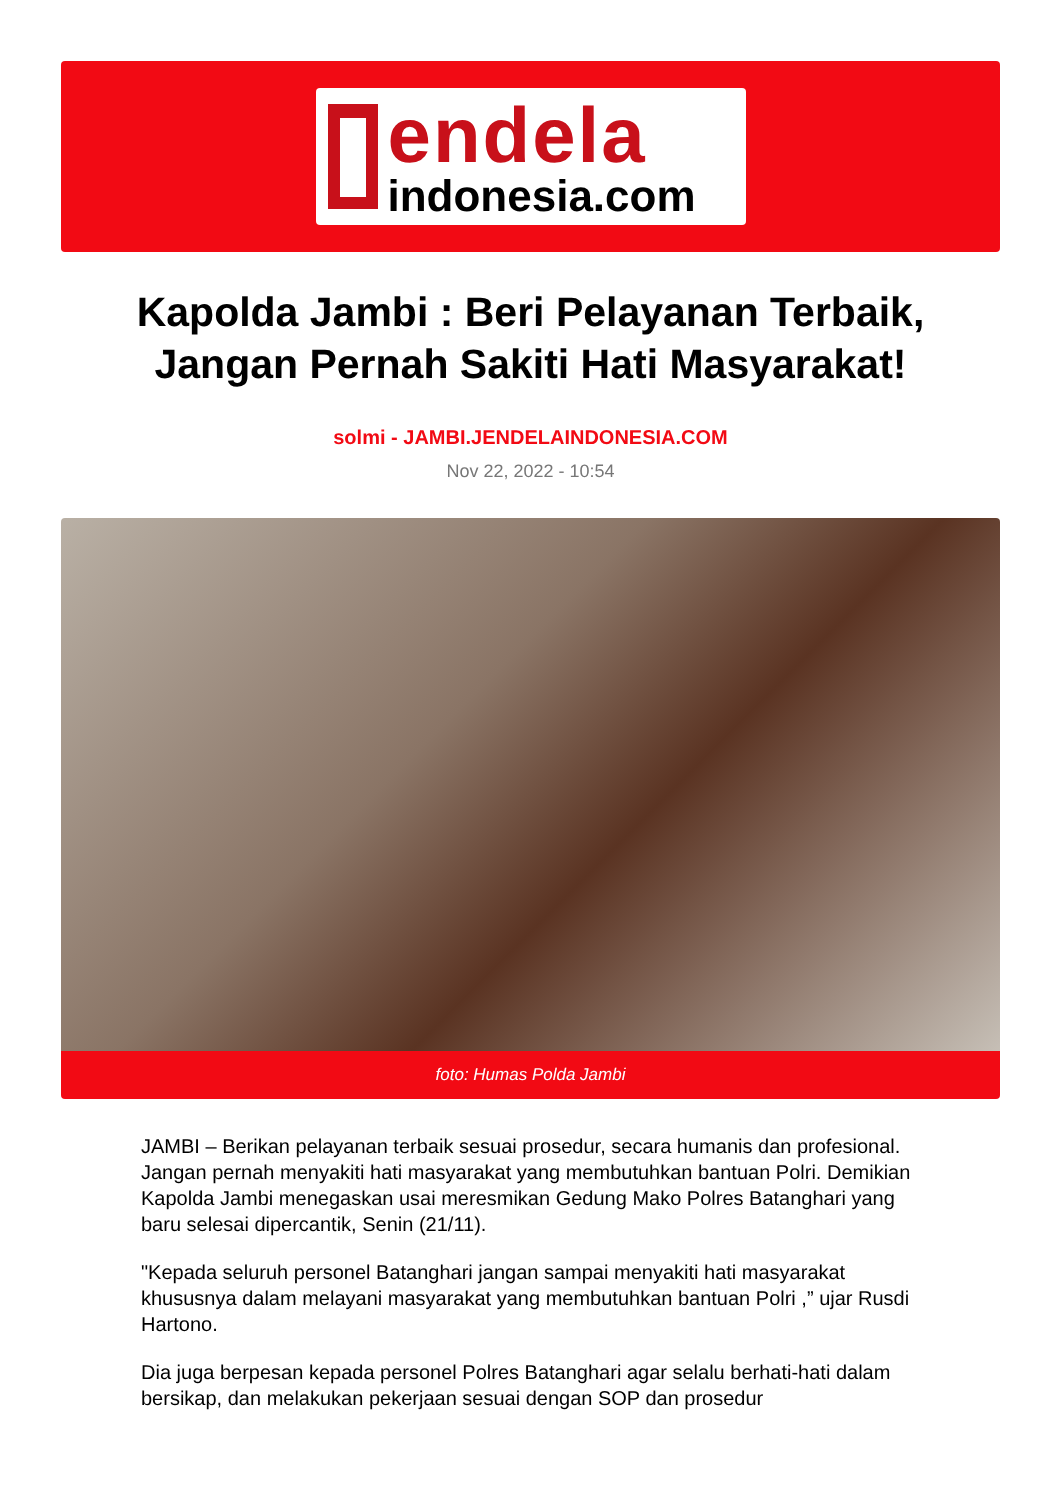endela
indonesia.com
Kapolda Jambi : Beri Pelayanan Terbaik, Jangan Pernah Sakiti Hati Masyarakat!
solmi - JAMBI.JENDELAINDONESIA.COM
Nov 22, 2022 - 10:54
foto: Humas Polda Jambi
JAMBI – Berikan pelayanan terbaik sesuai prosedur, secara humanis dan profesional. Jangan pernah menyakiti hati masyarakat yang membutuhkan bantuan Polri. Demikian Kapolda Jambi menegaskan usai meresmikan Gedung Mako Polres Batanghari yang baru selesai dipercantik, Senin (21/11).
"Kepada seluruh personel Batanghari jangan sampai menyakiti hati masyarakat khususnya dalam melayani masyarakat yang membutuhkan bantuan Polri ,” ujar Rusdi Hartono.
Dia juga berpesan kepada personel Polres Batanghari agar selalu berhati-hati dalam bersikap, dan melakukan pekerjaan sesuai dengan SOP dan prosedur